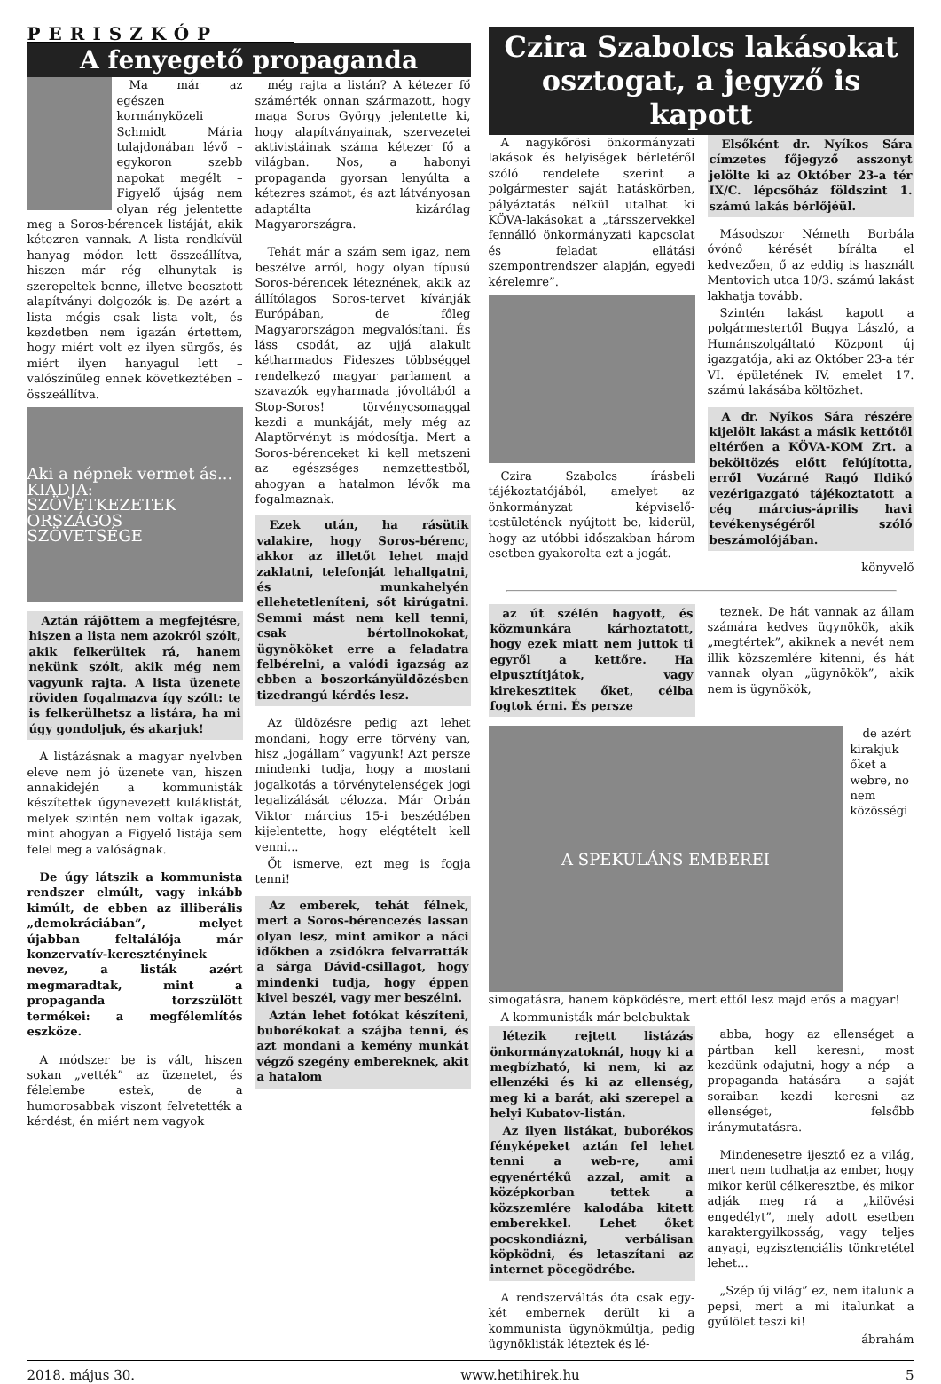PERISZKÓP
A fenyegető propaganda
Ma már az egészen kormányközeli Schmidt Mária tulajdonában lévő – egykoron szebb napokat megélt – Figyelő újság nem olyan rég jelentette meg a Soros-bérencek listáját, akik kétezren vannak. A lista rendkívül hanyag módon lett összeállítva, hiszen már rég elhunytak is szerepeltek benne, illetve beosztott alapítványi dolgozók is. De azért a lista mégis csak lista volt, és kezdetben nem igazán értettem, hogy miért volt ez ilyen sürgős, és miért ilyen hanyagul lett – valószínűleg ennek következtében – összeállítva.
Aki a népnek vermet ás...
KIADJA: SZÖVETKEZETEK ORSZÁGOS SZÖVETSÉGE
Aztán rájöttem a megfejtésre, hiszen a lista nem azokról szólt, akik felkerültek rá, hanem nekünk szólt, akik még nem vagyunk rajta. A lista üzenete röviden fogalmazva így szólt: te is felkerülhetsz a listára, ha mi úgy gondoljuk, és akarjuk!
A listázásnak a magyar nyelvben eleve nem jó üzenete van, hiszen annakidején a kommunisták készítettek úgynevezett kuláklistát, melyek szintén nem voltak igazak, mint ahogyan a Figyelő listája sem felel meg a valóságnak.
De úgy látszik a kommunista rendszer elmúlt, vagy inkább kimúlt, de ebben az illiberális „demokráciában”, melyet újabban feltalálója már konzervatív-keresztényinek nevez, a listák azért megmaradtak, mint a propaganda torzszülött termékei: a megfélemlítés eszköze.
A módszer be is vált, hiszen sokan „vették” az üzenetet, és félelembe estek, de a humorosabbak viszont felvetették a kérdést, én miért nem vagyok
még rajta a listán? A kétezer fő számérték onnan származott, hogy maga Soros György jelentette ki, hogy alapítványainak, szervezetei aktivistáinak száma kétezer fő a világban. Nos, a habonyi propaganda gyorsan lenyúlta a kétezres számot, és azt látványosan adaptálta kizárólag Magyarországra.
Tehát már a szám sem igaz, nem beszélve arról, hogy olyan típusú Soros-bérencek léteznének, akik az állítólagos Soros-tervet kívánják Európában, de főleg Magyarországon megvalósítani. És láss csodát, az ujjá alakult kétharmados Fideszes többséggel rendelkező magyar parlament a szavazók egyharmada jóvoltából a Stop-Soros! törvénycsomaggal kezdi a munkáját, mely még az Alaptörvényt is módosítja. Mert a Soros-bérenceket ki kell metszeni az egészséges nemzettestből, ahogyan a hatalmon lévők ma fogalmaznak.
Ezek után, ha rásütik valakire, hogy Soros-bérenc, akkor az illetőt lehet majd zaklatni, telefonját lehallgatni, és munkahelyén ellehetetleníteni, sőt kirúgatni. Semmi mást nem kell tenni, csak bértollnokokat, ügynököket erre a feladatra felbérelni, a valódi igazság az ebben a boszorkányüldözésben tizedrangú kérdés lesz.
Az üldözésre pedig azt lehet mondani, hogy erre törvény van, hisz „jogállam” vagyunk! Azt persze mindenki tudja, hogy a mostani jogalkotás a törvénytelenségek jogi legalizálását célozza. Már Orbán Viktor március 15-i beszédében kijelentette, hogy elégtételt kell venni...
Őt ismerve, ezt meg is fogja tenni!
Az emberek, tehát félnek, mert a Soros-bérencezés lassan olyan lesz, mint amikor a náci időkben a zsidókra felvarratták a sárga Dávid-csillagot, hogy mindenki tudja, hogy éppen kivel beszél, vagy mer beszélni.
Aztán lehet fotókat készíteni, buborékokat a szájba tenni, és azt mondani a kemény munkát végző szegény embereknek, akit a hatalom
Czira Szabolcs lakásokat osztogat, a jegyző is kapott
A nagykőrösi önkormányzati lakások és helyiségek bérletéről szóló rendelete szerint a polgármester saját hatáskörben, pályáztatás nélkül utalhat ki KÖVA-lakásokat a „társszervekkel fennálló önkormányzati kapcsolat és feladat ellátási szempontrendszer alapján, egyedi kérelemre”.
Czira Szabolcs írásbeli tájékoztatójából, amelyet az önkormányzat képviselő-testületének nyújtott be, kiderül, hogy az utóbbi időszakban három esetben gyakorolta ezt a jogát.
Elsőként dr. Nyíkos Sára címzetes főjegyző asszonyt jelölte ki az Október 23-a tér IX/C. lépcsőház földszint 1. számú lakás bérlőjéül.
Másodszor Németh Borbála óvónő kérését bírálta el kedvezően, ő az eddig is használt Mentovich utca 10/3. számú lakást lakhatja tovább.
Szintén lakást kapott a polgármestertől Bugya László, a Humánszolgáltató Központ új igazgatója, aki az Október 23-a tér VI. épületének IV. emelet 17. számú lakásába költözhet.
A dr. Nyíkos Sára részére kijelölt lakást a másik kettőtől eltérően a KÖVA-KOM Zrt. a beköltözés előtt felújította, erről Vozárné Ragó Ildikó vezérigazgató tájékoztatott a cég március-április havi tevékenységéről szóló beszámolójában.
könyvelő
az út szélén hagyott, és közmunkára kárhoztatott, hogy ezek miatt nem juttok ti egyről a kettőre. Ha elpusztítjátok, vagy kirekesztitek őket, célba fogtok érni. És persze
teznek. De hát vannak az állam számára kedves ügynökök, akik „megtértek”, akiknek a nevét nem illik közszemlére kitenni, és hát vannak olyan „ügynökök”, akik nem is ügynökök,
A SPEKULÁNS EMBEREI
de azért kirakjuk őket a webre, no nem közösségi simogatásra, hanem köpködésre, mert ettől lesz majd erős a magyar!
A kommunisták már belebuktak
létezik rejtett listázás önkormányzatoknál, hogy ki a megbízható, ki nem, ki az ellenzéki és ki az ellenség, meg ki a barát, aki szerepel a helyi Kubatov-listán.
Az ilyen listákat, buborékos fényképeket aztán fel lehet tenni a web-re, ami egyenértékű azzal, amit a középkorban tettek a közszemlére kalodába kitett emberekkel. Lehet őket pocskondiázni, verbálisan köpködni, és letaszítani az internet pöcegödrébe.
A rendszerváltás óta csak egy-két embernek derült ki a kommunista ügynökmúltja, pedig ügynöklisták léteztek és lé-
abba, hogy az ellenséget a pártban kell keresni, most kezdünk odajutni, hogy a nép – a propaganda hatására – a saját soraiban kezdi keresni az ellenséget, felsőbb iránymutatásra.
Mindenesetre ijesztő ez a világ, mert nem tudhatja az ember, hogy mikor kerül célkeresztbe, és mikor adják meg rá a „kilövési engedélyt”, mely adott esetben karaktergyilkosság, vagy teljes anyagi, egzisztenciális tönkretétel lehet...
„Szép új világ” ez, nem italunk a pepsi, mert a mi italunkat a gyűlölet teszi ki!
ábrahám
2018. május 30. www.hetihirek.hu 5